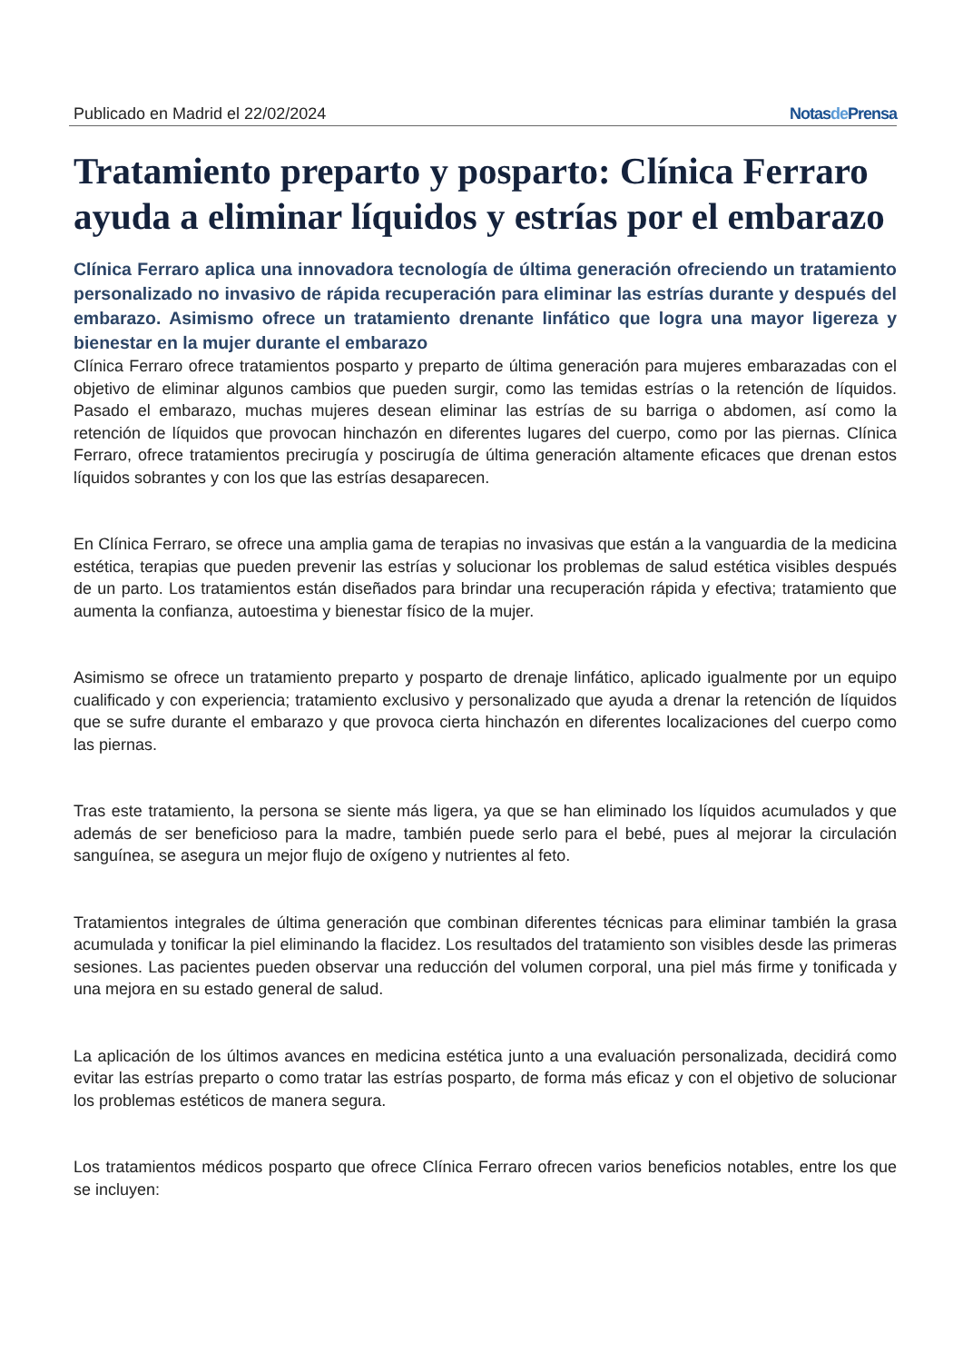Publicado en Madrid el 22/02/2024 Notasde Prensa
Tratamiento preparto y posparto: Clínica Ferraro ayuda a eliminar líquidos y estrías por el embarazo
Clínica Ferraro aplica una innovadora tecnología de última generación ofreciendo un tratamiento personalizado no invasivo de rápida recuperación para eliminar las estrías durante y después del embarazo. Asimismo ofrece un tratamiento drenante linfático que logra una mayor ligereza y bienestar en la mujer durante el embarazo
Clínica Ferraro ofrece tratamientos posparto y preparto de última generación para mujeres embarazadas con el objetivo de eliminar algunos cambios que pueden surgir, como las temidas estrías o la retención de líquidos. Pasado el embarazo, muchas mujeres desean eliminar las estrías de su barriga o abdomen, así como la retención de líquidos que provocan hinchazón en diferentes lugares del cuerpo, como por las piernas. Clínica Ferraro, ofrece tratamientos precirugía y poscirugía de última generación altamente eficaces que drenan estos líquidos sobrantes y con los que las estrías desaparecen.
En Clínica Ferraro, se ofrece una amplia gama de terapias no invasivas que están a la vanguardia de la medicina estética, terapias que pueden prevenir las estrías y solucionar los problemas de salud estética visibles después de un parto. Los tratamientos están diseñados para brindar una recuperación rápida y efectiva; tratamiento que aumenta la confianza, autoestima y bienestar físico de la mujer.
Asimismo se ofrece un tratamiento preparto y posparto de drenaje linfático, aplicado igualmente por un equipo cualificado y con experiencia; tratamiento exclusivo y personalizado que ayuda a drenar la retención de líquidos que se sufre durante el embarazo y que provoca cierta hinchazón en diferentes localizaciones del cuerpo como las piernas.
Tras este tratamiento, la persona se siente más ligera, ya que se han eliminado los líquidos acumulados y que además de ser beneficioso para la madre, también puede serlo para el bebé, pues al mejorar la circulación sanguínea, se asegura un mejor flujo de oxígeno y nutrientes al feto.
Tratamientos integrales de última generación que combinan diferentes técnicas para eliminar también la grasa acumulada y tonificar la piel eliminando la flacidez. Los resultados del tratamiento son visibles desde las primeras sesiones. Las pacientes pueden observar una reducción del volumen corporal, una piel más firme y tonificada y una mejora en su estado general de salud.
La aplicación de los últimos avances en medicina estética junto a una evaluación personalizada, decidirá como evitar las estrías preparto o como tratar las estrías posparto, de forma más eficaz y con el objetivo de solucionar los problemas estéticos de manera segura.
Los tratamientos médicos posparto que ofrece Clínica Ferraro ofrecen varios beneficios notables, entre los que se incluyen: